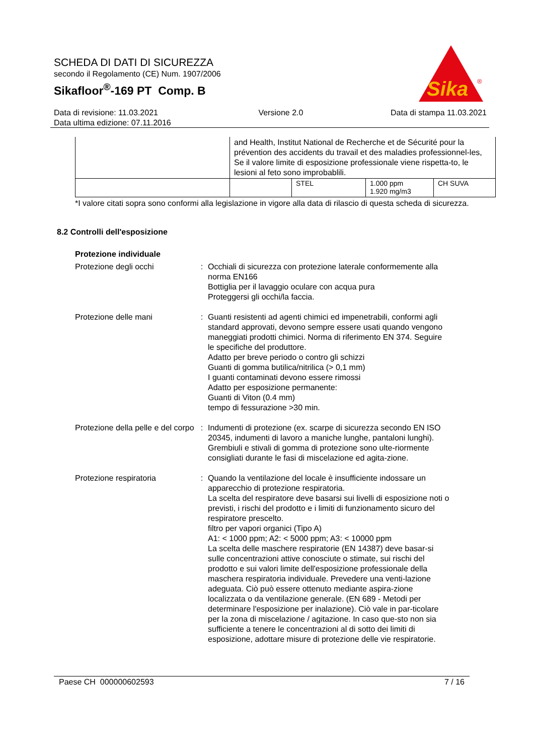SCHEDA DI DATI DI SICUREZZA
secondo il Regolamento (CE) Num. 1907/2006
Sikafloor<sup>®</sup>-169 PT Comp. B
Sika
®
Data di revisione: 11.03.2021
Data ultima edizione: 07.11.2016
Versione 2.0 Data di stampa 11.03.2021
| | and Health, Institut National de Recherche et de Sécurité pour la prévention des accidents du travail et des maladies professionnel-les, Se il valore limite di esposizione professionale viene rispetta-to, le lesioni al feto sono improbablili. | | | |
| | | STEL | 1.000 ppm 1.920 mg/m3 | CH SUVA |
*I valore citati sopra sono conformi alla legislazione in vigore alla data di rilascio di questa scheda di sicurezza.
8.2 Controlli dell'esposizione
Protezione individuale
Protezione degli occhi : Occhiali di sicurezza con protezione laterale conformemente alla norma EN166
Bottiglia per il lavaggio oculare con acqua pura
Proteggersi gli occhi/la faccia.
Protezione delle mani : Guanti resistenti ad agenti chimici ed impenetrabili, conformi agli standard approvati, devono sempre essere usati quando vengono maneggiati prodotti chimici. Norma di riferimento EN 374. Seguire le specifiche del produttore.
Adatto per breve periodo o contro gli schizzi
Guanti di gomma butilica/nitrilica (> 0,1 mm)
I guanti contaminati devono essere rimossi
Adatto per esposizione permanente:
Guanti di Viton (0.4 mm)
tempo di fessurazione >30 min.
Protezione della pelle e del corpo
: Indumenti di protezione (ex. scarpe di sicurezza secondo EN ISO 20345, indumenti di lavoro a maniche lunghe, pantaloni lunghi). Grembiuli e stivali di gomma di protezione sono ulte-riormente consigliati durante le fasi di miscelazione ed agita-zione.
Protezione respiratoria : Quando la ventilazione del locale è insufficiente indossare un apparecchio di protezione respiratoria.
La scelta del respiratore deve basarsi sui livelli di esposizione noti o previsti, i rischi del prodotto e i limiti di funzionamento sicuro del respiratore prescelto.
filtro per vapori organici (Tipo A)
A1: < 1000 ppm; A2: < 5000 ppm; A3: < 10000 ppm
La scelta delle maschere respiratorie (EN 14387) deve basar-si sulle concentrazioni attive conosciute o stimate, sui rischi del prodotto e sui valori limite dell'esposizione professionale della maschera respiratoria individuale. Prevedere una venti-lazione adeguata. Ciò può essere ottenuto mediante aspira-zione localizzata o da ventilazione generale. (EN 689 - Metodi per determinare l'esposizione per inalazione). Ciò vale in par-ticolare per la zona di miscelazione / agitazione. In caso que-sto non sia sufficiente a tenere le concentrazioni al di sotto dei limiti di esposizione, adottare misure di protezione delle vie respiratorie.
Paese CH 000000602593 7 / 16